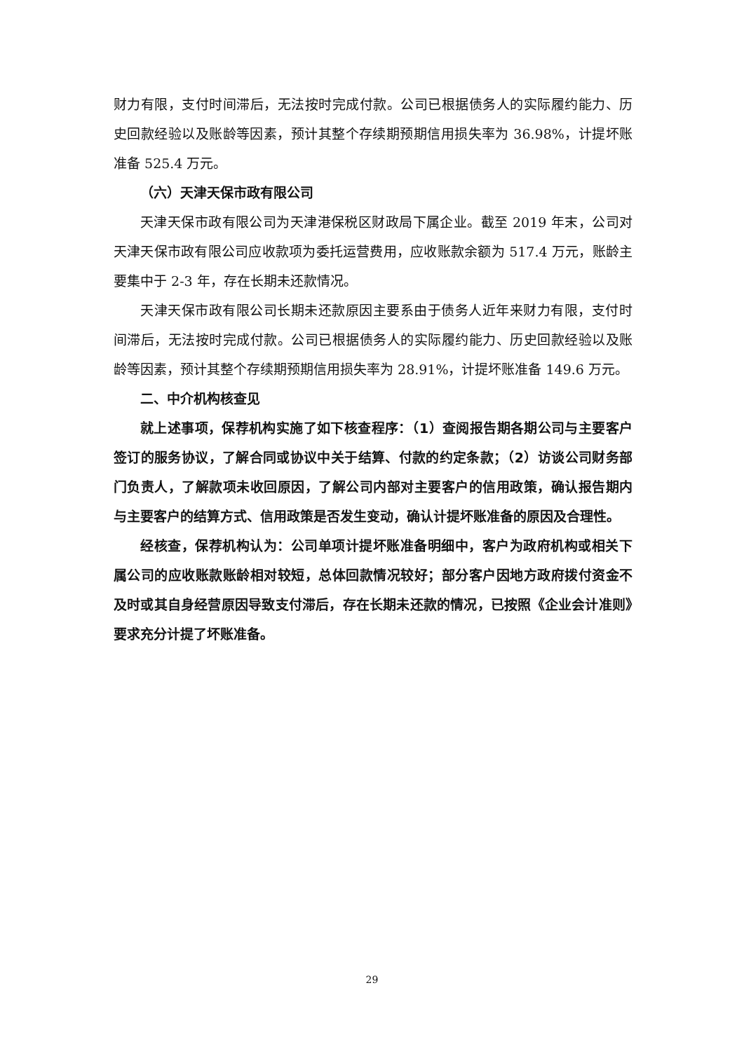财力有限，支付时间滞后，无法按时完成付款。公司已根据债务人的实际履约能力、历史回款经验以及账龄等因素，预计其整个存续期预期信用损失率为 36.98%，计提坏账准备 525.4 万元。
（六）天津天保市政有限公司
天津天保市政有限公司为天津港保税区财政局下属企业。截至 2019 年末，公司对天津天保市政有限公司应收款项为委托运营费用，应收账款余额为 517.4 万元，账龄主要集中于 2-3 年，存在长期未还款情况。
天津天保市政有限公司长期未还款原因主要系由于债务人近年来财力有限，支付时间滞后，无法按时完成付款。公司已根据债务人的实际履约能力、历史回款经验以及账龄等因素，预计其整个存续期预期信用损失率为 28.91%，计提坏账准备 149.6 万元。
二、中介机构核查见
就上述事项，保荐机构实施了如下核查程序：（1）查阅报告期各期公司与主要客户签订的服务协议，了解合同或协议中关于结算、付款的约定条款；（2）访谈公司财务部门负责人，了解款项未收回原因，了解公司内部对主要客户的信用政策，确认报告期内与主要客户的结算方式、信用政策是否发生变动，确认计提坏账准备的原因及合理性。
经核查，保荐机构认为：公司单项计提坏账准备明细中，客户为政府机构或相关下属公司的应收账款账龄相对较短，总体回款情况较好；部分客户因地方政府拨付资金不及时或其自身经营原因导致支付滞后，存在长期未还款的情况，已按照《企业会计准则》要求充分计提了坏账准备。
29